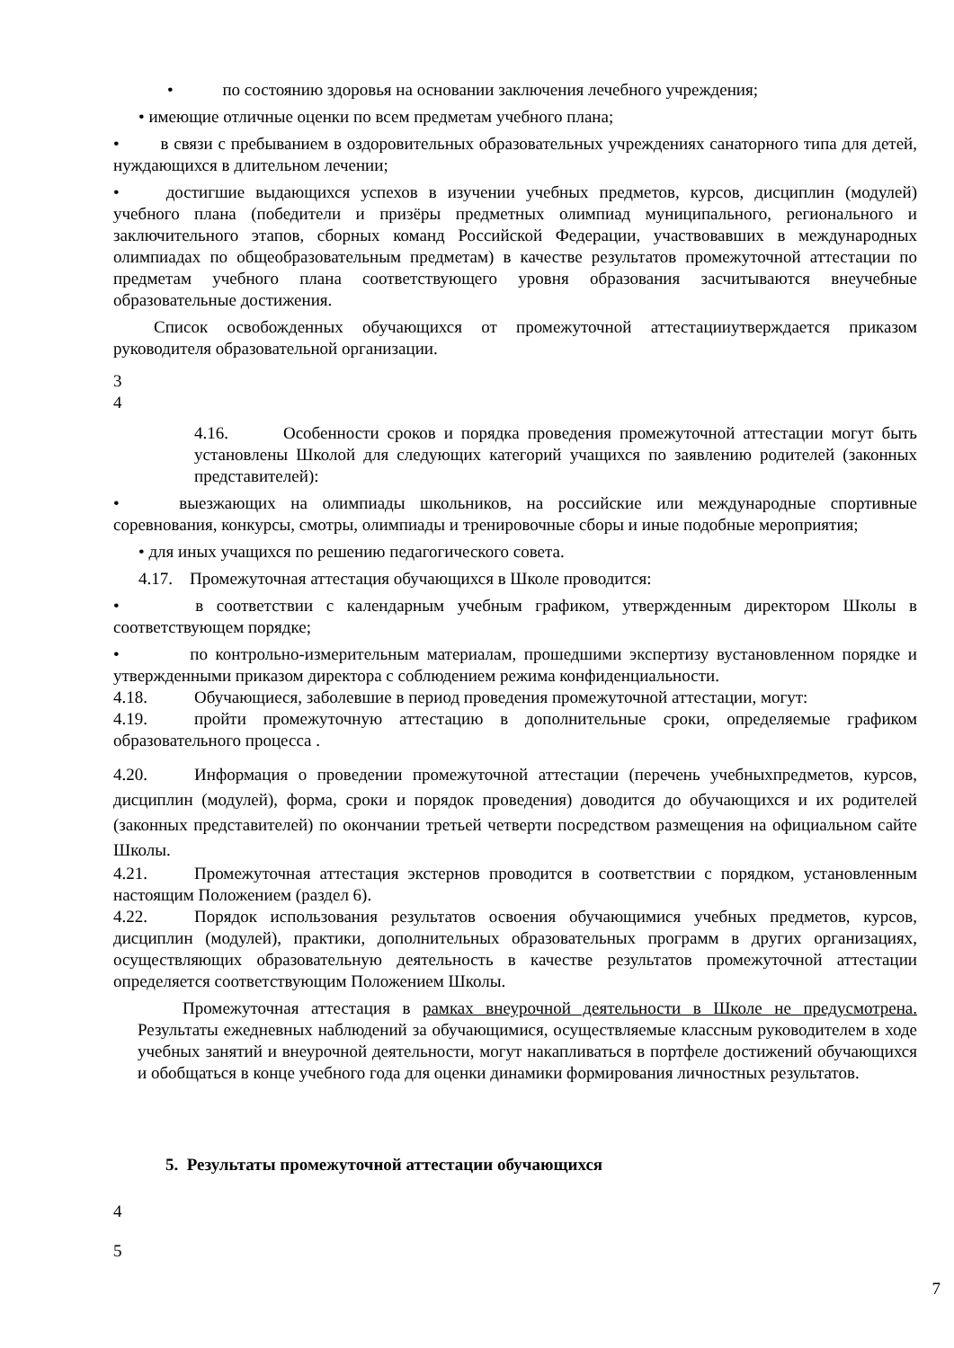• по состоянию здоровья на основании заключения лечебного учреждения;
• имеющие отличные оценки по всем предметам учебного плана;
• в связи с пребыванием в оздоровительных образовательных учреждениях санаторного типа для детей, нуждающихся в длительном лечении;
• достигшие выдающихся успехов в изучении учебных предметов, курсов, дисциплин (модулей) учебного плана (победители и призёры предметных олимпиад муниципального, регионального и заключительного этапов, сборных команд Российской Федерации, участвовавших в международных олимпиадах по общеобразовательным предметам) в качестве результатов промежуточной аттестации по предметам учебного плана соответствующего уровня образования засчитываются внеучебные образовательные достижения.
Список освобожденных обучающихся от промежуточной аттестацииутверждается приказом руководителя образовательной организации.
3
4
4.16. Особенности сроков и порядка проведения промежуточной аттестации могут быть установлены Школой для следующих категорий учащихся по заявлению родителей (законных представителей):
• выезжающих на олимпиады школьников, на российские или международные спортивные соревнования, конкурсы, смотры, олимпиады и тренировочные сборы и иные подобные мероприятия;
• для иных учащихся по решению педагогического совета.
4.17. Промежуточная аттестация обучающихся в Школе проводится:
• в соответствии с календарным учебным графиком, утвержденным директором Школы в соответствующем порядке;
• по контрольно-измерительным материалам, прошедшими экспертизу вустановленном порядке и утвержденными приказом директора с соблюдением режима конфиденциальности.
4.18. Обучающиеся, заболевшие в период проведения промежуточной аттестации, могут:
4.19. пройти промежуточную аттестацию в дополнительные сроки, определяемые графиком образовательного процесса .
4.20. Информация о проведении промежуточной аттестации (перечень учебныхпредметов, курсов, дисциплин (модулей), форма, сроки и порядок проведения) доводится до обучающихся и их родителей (законных представителей) по окончании третьей четверти посредством размещения на официальном сайте Школы.
4.21. Промежуточная аттестация экстернов проводится в соответствии с порядком, установленным настоящим Положением (раздел 6).
4.22. Порядок использования результатов освоения обучающимися учебных предметов, курсов, дисциплин (модулей), практики, дополнительных образовательных программ в других организациях, осуществляющих образовательную деятельность в качестве результатов промежуточной аттестации определяется соответствующим Положением Школы.
Промежуточная аттестация в рамках внеурочной деятельности в Школе не предусмотрена. Результаты ежедневных наблюдений за обучающимися, осуществляемые классным руководителем в ходе учебных занятий и внеурочной деятельности, могут накапливаться в портфеле достижений обучающихся и обобщаться в конце учебного года для оценки динамики формирования личностных результатов.
5. Результаты промежуточной аттестации обучающихся
4
5
7